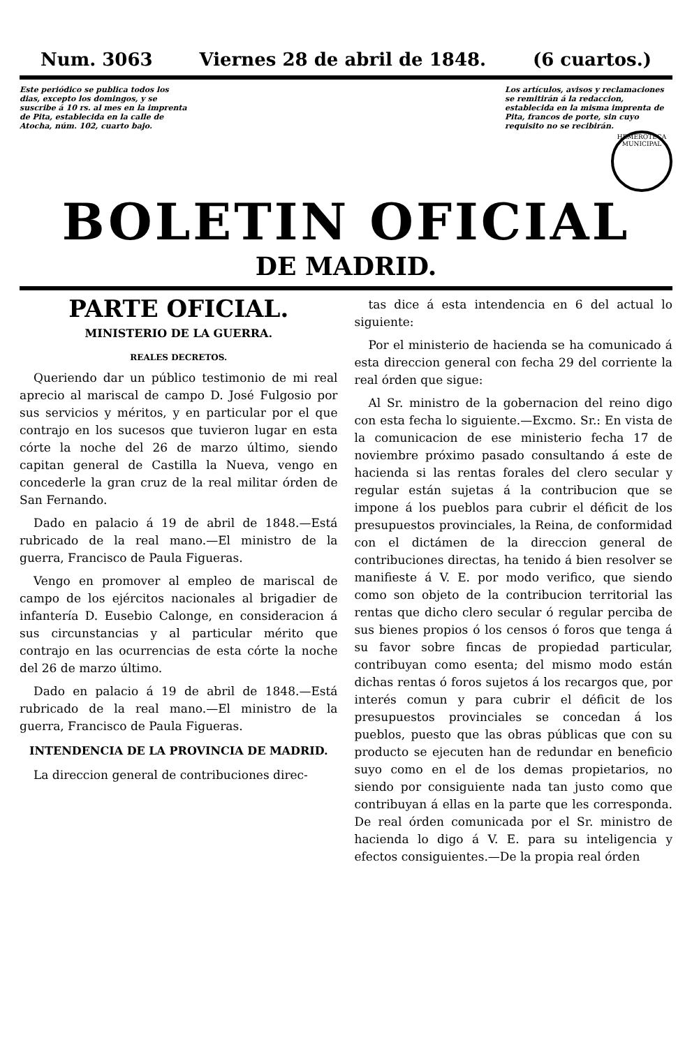Num. 3063 Viernes 28 de abril de 1848. (6 cuartos.)
Este periódico se publica todos los dias, excepto los domingos, y se suscribe á 10 rs. al mes en la imprenta de Pita, establecida en la calle de Atocha, núm. 102, cuarto bajo.
Los artículos, avisos y reclamaciones se remitirán á la redaccion, establecida en la misma imprenta de Pita, francos de porte, sin cuyo requisito no se recibirán.
HEMEROTECA MUNICIPAL
BOLETIN OFICIAL
DE MADRID.
PARTE OFICIAL.
MINISTERIO DE LA GUERRA.
REALES DECRETOS.
Queriendo dar un público testimonio de mi real aprecio al mariscal de campo D. José Fulgosio por sus servicios y méritos, y en particular por el que contrajo en los sucesos que tuvieron lugar en esta córte la noche del 26 de marzo último, siendo capitan general de Castilla la Nueva, vengo en concederle la gran cruz de la real militar órden de San Fernando.
Dado en palacio á 19 de abril de 1848.—Está rubricado de la real mano.—El ministro de la guerra, Francisco de Paula Figueras.
Vengo en promover al empleo de mariscal de campo de los ejércitos nacionales al brigadier de infantería D. Eusebio Calonge, en consideracion á sus circunstancias y al particular mérito que contrajo en las ocurrencias de esta córte la noche del 26 de marzo último.
Dado en palacio á 19 de abril de 1848.—Está rubricado de la real mano.—El ministro de la guerra, Francisco de Paula Figueras.
INTENDENCIA DE LA PROVINCIA DE MADRID.
La direccion general de contribuciones direc-
tas dice á esta intendencia en 6 del actual lo siguiente:
Por el ministerio de hacienda se ha comunicado á esta direccion general con fecha 29 del corriente la real órden que sigue:
Al Sr. ministro de la gobernacion del reino digo con esta fecha lo siguiente.—Excmo. Sr.: En vista de la comunicacion de ese ministerio fecha 17 de noviembre próximo pasado consultando á este de hacienda si las rentas forales del clero secular y regular están sujetas á la contribucion que se impone á los pueblos para cubrir el déficit de los presupuestos provinciales, la Reina, de conformidad con el dictámen de la direccion general de contribuciones directas, ha tenido á bien resolver se manifieste á V. E. por modo verifico, que siendo como son objeto de la contribucion territorial las rentas que dicho clero secular ó regular perciba de sus bienes propios ó los censos ó foros que tenga á su favor sobre fincas de propiedad particular, contribuyan como esenta; del mismo modo están dichas rentas ó foros sujetos á los recargos que, por interés comun y para cubrir el déficit de los presupuestos provinciales se concedan á los pueblos, puesto que las obras públicas que con su producto se ejecuten han de redundar en beneficio suyo como en el de los demas propietarios, no siendo por consiguiente nada tan justo como que contribuyan á ellas en la parte que les corresponda. De real órden comunicada por el Sr. ministro de hacienda lo digo á V. E. para su inteligencia y efectos consiguientes.—De la propia real órden